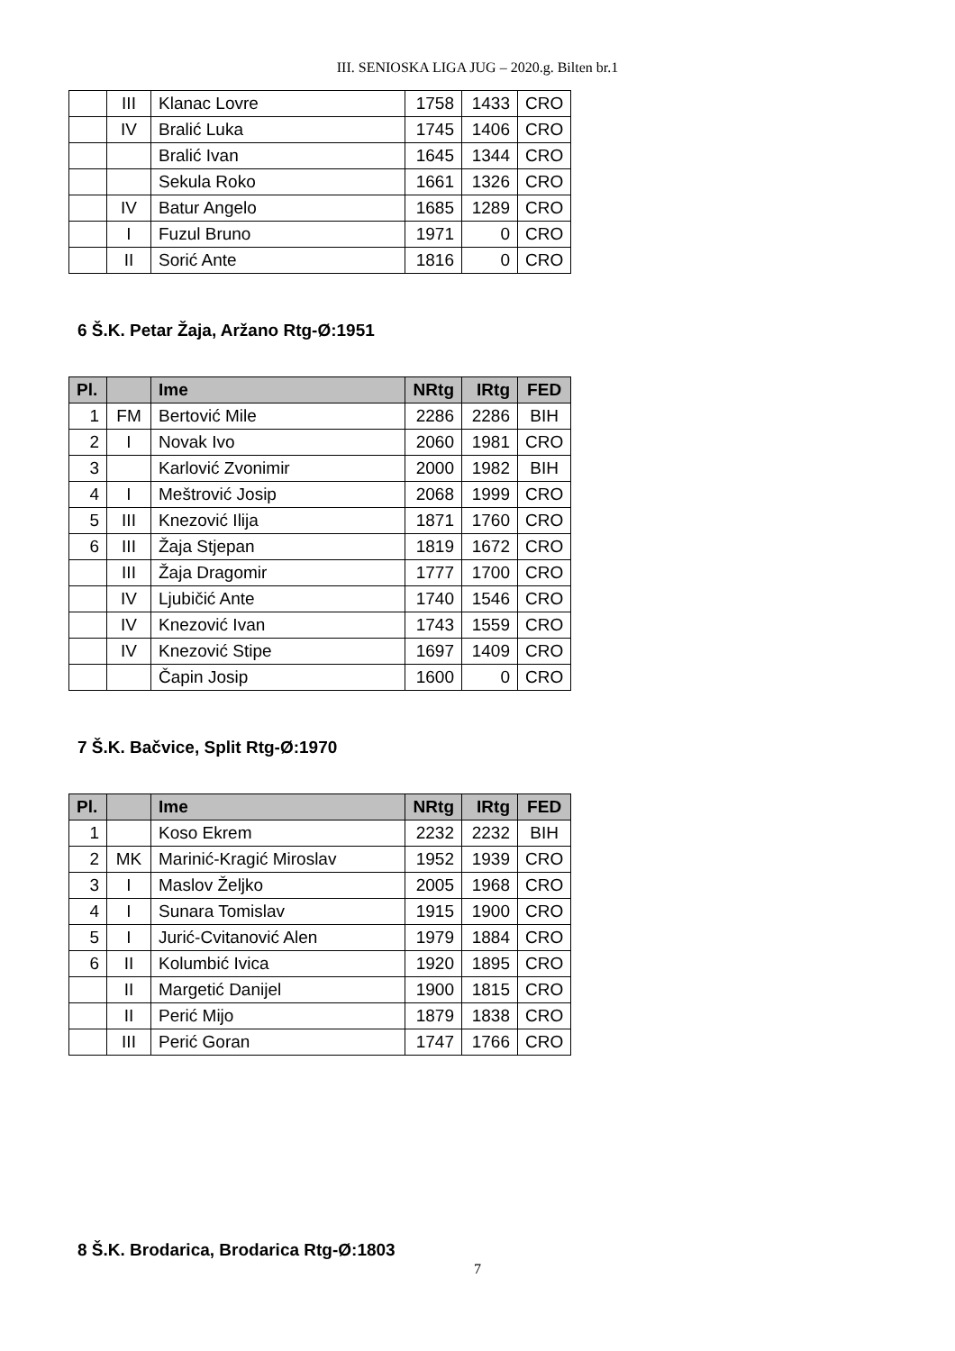III. SENIOSKA LIGA JUG – 2020.g. Bilten br.1
| | III | Klanac Lovre | 1758 | 1433 | CRO |
| | IV | Bralić Luka | 1745 | 1406 | CRO |
| | | Bralić Ivan | 1645 | 1344 | CRO |
| | | Sekula Roko | 1661 | 1326 | CRO |
| | IV | Batur Angelo | 1685 | 1289 | CRO |
| | I | Fuzul Bruno | 1971 | 0 | CRO |
| | II | Sorić Ante | 1816 | 0 | CRO |
6 Š.K. Petar Žaja, Aržano Rtg-Ø:1951
| Pl. | | Ime | NRtg | IRtg | FED |
| --- | --- | --- | --- | --- | --- |
| 1 | FM | Bertović Mile | 2286 | 2286 | BIH |
| 2 | I | Novak Ivo | 2060 | 1981 | CRO |
| 3 | | Karlović Zvonimir | 2000 | 1982 | BIH |
| 4 | I | Meštrović Josip | 2068 | 1999 | CRO |
| 5 | III | Knezović Ilija | 1871 | 1760 | CRO |
| 6 | III | Žaja Stjepan | 1819 | 1672 | CRO |
| | III | Žaja Dragomir | 1777 | 1700 | CRO |
| | IV | Ljubičić Ante | 1740 | 1546 | CRO |
| | IV | Knezović Ivan | 1743 | 1559 | CRO |
| | IV | Knezović Stipe | 1697 | 1409 | CRO |
| | | Čapin Josip | 1600 | 0 | CRO |
7 Š.K. Bačvice, Split Rtg-Ø:1970
| Pl. | | Ime | NRtg | IRtg | FED |
| --- | --- | --- | --- | --- | --- |
| 1 | | Koso Ekrem | 2232 | 2232 | BIH |
| 2 | MK | Marinić-Kragić Miroslav | 1952 | 1939 | CRO |
| 3 | I | Maslov Željko | 2005 | 1968 | CRO |
| 4 | I | Sunara Tomislav | 1915 | 1900 | CRO |
| 5 | I | Jurić-Cvitanović Alen | 1979 | 1884 | CRO |
| 6 | II | Kolumbić Ivica | 1920 | 1895 | CRO |
| | II | Margetić Danijel | 1900 | 1815 | CRO |
| | II | Perić Mijo | 1879 | 1838 | CRO |
| | III | Perić Goran | 1747 | 1766 | CRO |
8 Š.K. Brodarica, Brodarica Rtg-Ø:1803
7